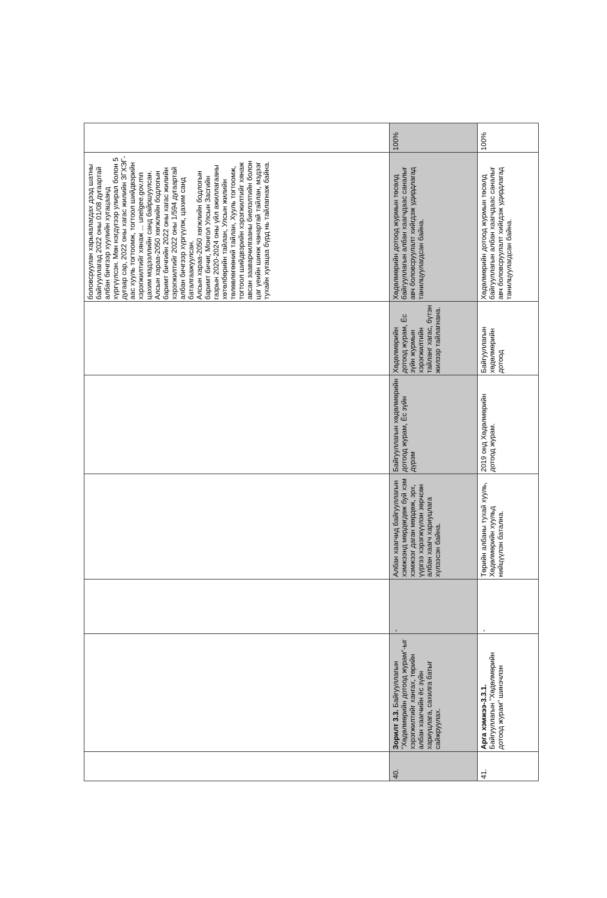| | | | | | | боловсруулан харьяалагдах дээд шатны байгууллагад 2022 оны 01/08 дугаартай албан бичгээр хуулийн хугацаанд хүргүүлсэн. Мөн нэгдүгээр улирал болон 5 дугаар сар, 2022 оны хагас жилийн ЗГХЭГ-аас хууль тогтоомж, тогтоол шийдвэрийн хэрэгжилтийг хянаж ... unelgee.gov.mn цахим мэдээллийн санд байршуулсан. Алсын хараа-2050 хөгжлийн бодлогын баримт бичгийн 2022 оны хагас жилийн хэрэгжилтийг 2022 оны 1/594 дугаартай албан бичгээр хүргүүлж, цахим санд баталгаажуулсан. Алсын хараа-2050 хөгжлийн бодлогын баримт бичиг, Монгол Улсын Засгийн газрын 2020-2024 оны үйл ажиллагааны хөтөлбөрийн тайлан, Улсын жилийн төлөвлөгөөний тайлан, Хууль тогтоомж, тогтоол шийдвэрийн хэрэгжилтийг хянаж авсан зааварчилгааны биелэлтийн болон цаг үеийн шинж чанартай тайлан, мэдээг тухайн хугацаа бүрд нь тайлагнаж байна. | |
| 40. | Зорилт 3.3. Байгууллагын "Хөдөлмөрийн дотоод журам"-ыг хэрэгжилтийг хангах, төрийн албан хаагчийн ёс зүйн хариуцлага, сахилга батыг сайжруулах. | - | Албан хаагчид байгууллагын хэмжээнд мөрдөгдөж буй хэм хэмжээг даган мөрдөж, эрх, үүргээ хэрэгжүүлэн зөрчсөн албан хаагч хариуцлага хүлээсэн байна. | Байгууллагын хөдөлмөрийн дотоод журам, Ёс зүйн дүрэм | Хөдөлмөрийн дотоод журам, Ёс зүйн журмын хэрэгжилтийн тайланг хагас, бүтэн жилээр тайлагнана. | Хөдөлмөрийн дотоод журмын төсөлд байгууллагын албан хаагчдаас саналыг авч боловсруулалт хийгдэж удирдлагад танилцуулагдсан байна. | 100% |
| 41. | Арга хэмжээ-3.3.1. Байгууллагын "Хөдөлмөрийн дотоод журам" шинэчлэн | - | Төрийн албаны тухай хууль, Хөдөлмөрийн хуульд нийцүүлэн батална. | 2019 онд Хөдөлмөрийн дотоод журам. | Байгууллагын хөдөлмөрийн дотоод | Хөдөлмөрийн дотоод журмын төсөлд байгууллагын албан хаагчдаас саналыг авч боловсруулалт хийгдэж удирдлагад танилцуулагдсан байна. | 100% |